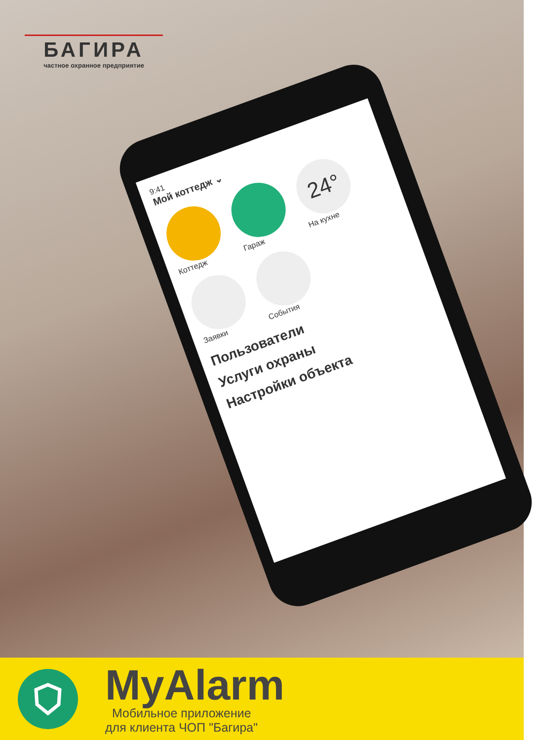БАГИРА
частное охранное предприятие
9:41
Мой коттедж ⌄
Коттедж
Гараж
24°
На кухне
Заявки
События
Пользователи
Услуги охраны
Настройки объекта
MyAlarm
Мобильное приложение
для клиента ЧОП "Багира"